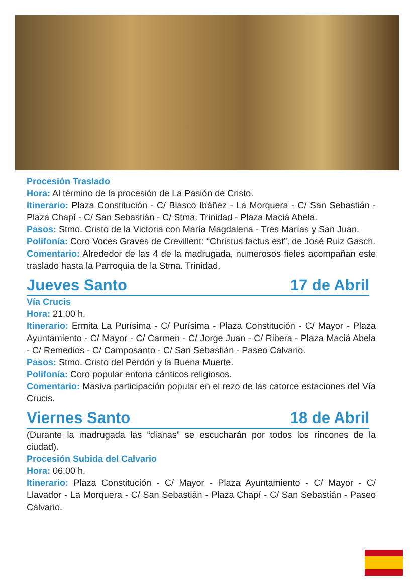Procesión Traslado
Hora: Al término de la procesión de La Pasión de Cristo.
Itinerario: Plaza Constitución - C/ Blasco Ibáñez - La Morquera - C/ San Sebastián - Plaza Chapí - C/ San Sebastián - C/ Stma. Trinidad - Plaza Maciá Abela.
Pasos: Stmo. Cristo de la Victoria con María Magdalena - Tres Marías y San Juan.
Polifonía: Coro Voces Graves de Crevillent: “Christus factus est”, de José Ruiz Gasch.
Comentario: Alrededor de las 4 de la madrugada, numerosos fieles acompañan este traslado hasta la Parroquia de la Stma. Trinidad.
Jueves Santo 17 de Abril
Vía Crucis
Hora: 21,00 h.
Itinerario: Ermita La Purísima - C/ Purísima - Plaza Constitución - C/ Mayor - Plaza Ayuntamiento - C/ Mayor - C/ Carmen - C/ Jorge Juan - C/ Ribera - Plaza Maciá Abela - C/ Remedios - C/ Camposanto - C/ San Sebastián - Paseo Calvario.
Pasos: Stmo. Cristo del Perdón y la Buena Muerte.
Polifonía: Coro popular entona cánticos religiosos.
Comentario: Masiva participación popular en el rezo de las catorce estaciones del Vía Crucis.
Viernes Santo 18 de Abril
(Durante la madrugada las “dianas” se escucharán por todos los rincones de la ciudad).
Procesión Subida del Calvario
Hora: 06,00 h.
Itinerario: Plaza Constitución - C/ Mayor - Plaza Ayuntamiento - C/ Mayor - C/ Llavador - La Morquera - C/ San Sebastián - Plaza Chapí - C/ San Sebastián - Paseo Calvario.